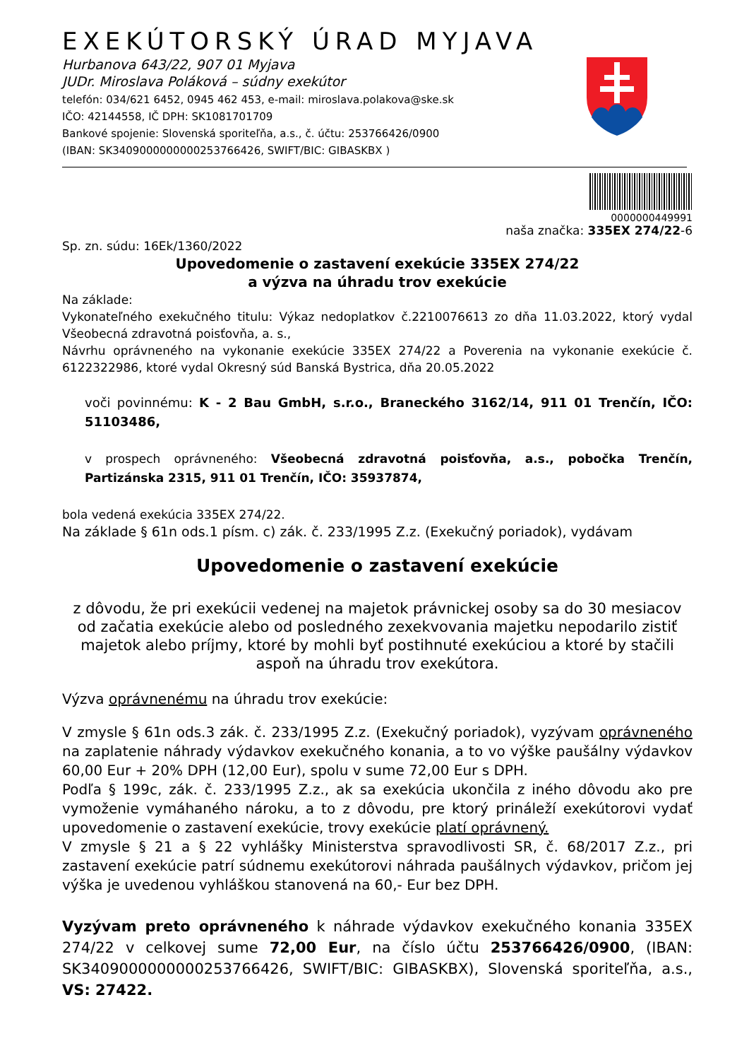EXEKÚTORSKÝ ÚRAD MYJAVA
Hurbanova 643/22, 907 01 Myjava
JUDr. Miroslava Poláková – súdny exekútor
telefón: 034/621 6452, 0945 462 453, e-mail: miroslava.polakova@ske.sk
IČO: 42144558, IČ DPH: SK1081701709
Bankové spojenie: Slovenská sporiteľňa, a.s., č. účtu: 253766426/0900
(IBAN: SK3409000000000253766426, SWIFT/BIC: GIBASKBX )
0000000449991
naša značka: 335EX 274/22-6
Sp. zn. súdu: 16Ek/1360/2022
Upovedomenie o zastavení exekúcie 335EX 274/22
a výzva na úhradu trov exekúcie
Na základe:
Vykonateľného exekučného titulu: Výkaz nedoplatkov č.2210076613 zo dňa 11.03.2022, ktorý vydal Všeobecná zdravotná poisťovňa, a. s.,
Návrhu oprávneného na vykonanie exekúcie 335EX 274/22 a Poverenia na vykonanie exekúcie č. 6122322986, ktoré vydal Okresný súd Banská Bystrica, dňa 20.05.2022
voči povinnému: K - 2 Bau GmbH, s.r.o., Braneckého 3162/14, 911 01 Trenčín, IČO: 51103486,
v prospech oprávneného: Všeobecná zdravotná poisťovňa, a.s., pobočka Trenčín, Partizánska 2315, 911 01 Trenčín, IČO: 35937874,
bola vedená exekúcia 335EX 274/22.
Na základe § 61n ods.1 písm. c) zák. č. 233/1995 Z.z. (Exekučný poriadok), vydávam
Upovedomenie o zastavení exekúcie
z dôvodu, že pri exekúcii vedenej na majetok právnickej osoby sa do 30 mesiacov od začatia exekúcie alebo od posledného zexekvovania majetku nepodarilo zistiť majetok alebo príjmy, ktoré by mohli byť postihnuté exekúciou a ktoré by stačili aspoň na úhradu trov exekútora.
Výzva oprávnenému na úhradu trov exekúcie:
V zmysle § 61n ods.3 zák. č. 233/1995 Z.z. (Exekučný poriadok), vyzývam oprávneného na zaplatenie náhrady výdavkov exekučného konania, a to vo výške paušálny výdavkov 60,00 Eur + 20% DPH (12,00 Eur), spolu v sume 72,00 Eur s DPH.
Podľa § 199c, zák. č. 233/1995 Z.z., ak sa exekúcia ukončila z iného dôvodu ako pre vymoženie vymáhaného nároku, a to z dôvodu, pre ktorý prináleží exekútorovi vydať upovedomenie o zastavení exekúcie, trovy exekúcie platí oprávnený.
V zmysle § 21 a § 22 vyhlášky Ministerstva spravodlivosti SR, č. 68/2017 Z.z., pri zastavení exekúcie patrí súdnemu exekútorovi náhrada paušálnych výdavkov, pričom jej výška je uvedenou vyhláškou stanovená na 60,- Eur bez DPH.
Vyzývam preto oprávneného k náhrade výdavkov exekučného konania 335EX 274/22 v celkovej sume 72,00 Eur, na číslo účtu 253766426/0900, (IBAN: SK3409000000000253766426, SWIFT/BIC: GIBASKBX), Slovenská sporiteľňa, a.s., VS: 27422.